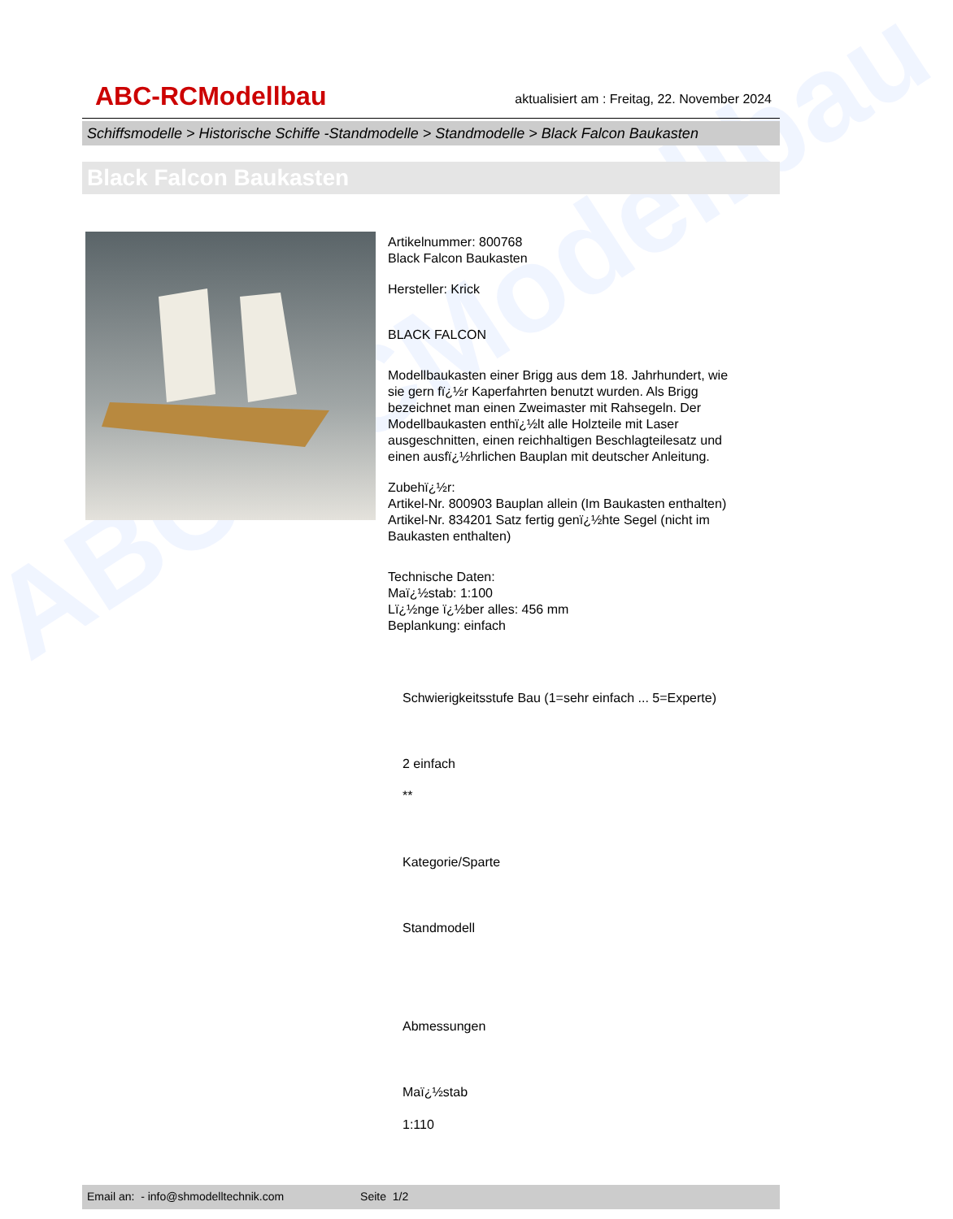ABC-RCModellbau
ABC-RCModellbau aktualisiert am : Freitag, 22. November 2024
Schiffsmodelle > Historische Schiffe -Standmodelle > Standmodelle > Black Falcon Baukasten
Black Falcon Baukasten
Artikelnummer: 800768
Black Falcon Baukasten
Hersteller: Krick
BLACK FALCON
Modellbaukasten einer Brigg aus dem 18. Jahrhundert, wie sie gern fï¿½r Kaperfahrten benutzt wurden. Als Brigg bezeichnet man einen Zweimaster mit Rahsegeln. Der Modellbaukasten enthï¿½lt alle Holzteile mit Laser ausgeschnitten, einen reichhaltigen Beschlagteilesatz und einen ausfï¿½hrlichen Bauplan mit deutscher Anleitung.
Zubehï¿½r:
Artikel-Nr. 800903 Bauplan allein (Im Baukasten enthalten)
Artikel-Nr. 834201 Satz fertig genï¿½hte Segel (nicht im Baukasten enthalten)
Technische Daten:
Maï¿½stab: 1:100
Lï¿½nge ï¿½ber alles: 456 mm
Beplankung: einfach
Schwierigkeitsstufe Bau (1=sehr einfach ... 5=Experte)
2 einfach
**
Kategorie/Sparte
Standmodell
Abmessungen
Maï¿½stab
1:110
Email an: - info@shmodelltechnik.com Seite 1/2